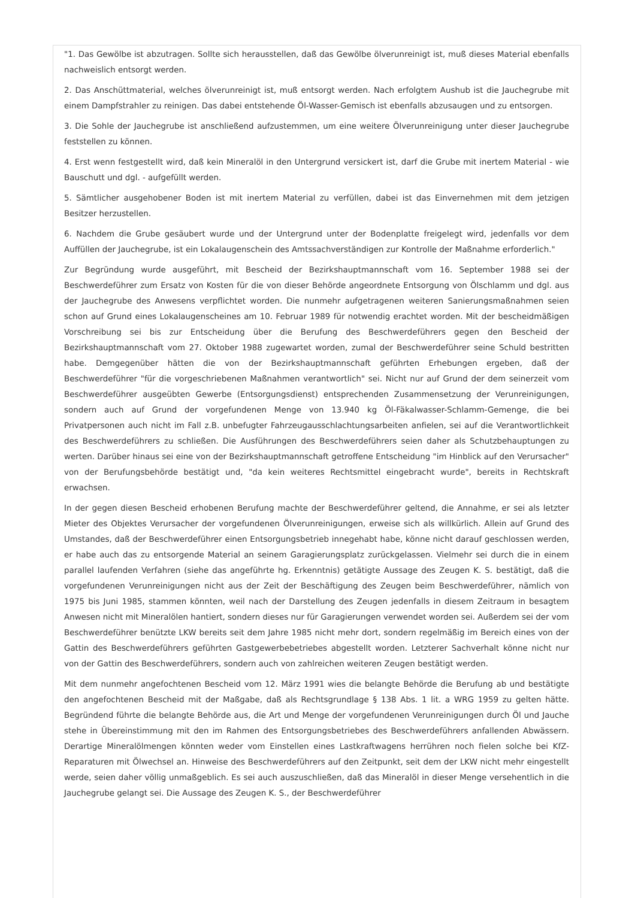"1. Das Gewölbe ist abzutragen. Sollte sich herausstellen, daß das Gewölbe ölverunreinigt ist, muß dieses Material ebenfalls nachweislich entsorgt werden.
2. Das Anschüttmaterial, welches ölverunreinigt ist, muß entsorgt werden. Nach erfolgtem Aushub ist die Jauchegrube mit einem Dampfstrahler zu reinigen. Das dabei entstehende Öl-Wasser-Gemisch ist ebenfalls abzusaugen und zu entsorgen.
3. Die Sohle der Jauchegrube ist anschließend aufzustemmen, um eine weitere Ölverunreinigung unter dieser Jauchegrube feststellen zu können.
4. Erst wenn festgestellt wird, daß kein Mineralöl in den Untergrund versickert ist, darf die Grube mit inertem Material - wie Bauschutt und dgl. - aufgefüllt werden.
5. Sämtlicher ausgehobener Boden ist mit inertem Material zu verfüllen, dabei ist das Einvernehmen mit dem jetzigen Besitzer herzustellen.
6. Nachdem die Grube gesäubert wurde und der Untergrund unter der Bodenplatte freigelegt wird, jedenfalls vor dem Auffüllen der Jauchegrube, ist ein Lokalaugenschein des Amtssachverständigen zur Kontrolle der Maßnahme erforderlich."
Zur Begründung wurde ausgeführt, mit Bescheid der Bezirkshauptmannschaft vom 16. September 1988 sei der Beschwerdeführer zum Ersatz von Kosten für die von dieser Behörde angeordnete Entsorgung von Ölschlamm und dgl. aus der Jauchegrube des Anwesens verpflichtet worden. Die nunmehr aufgetragenen weiteren Sanierungsmaßnahmen seien schon auf Grund eines Lokalaugenscheines am 10. Februar 1989 für notwendig erachtet worden. Mit der bescheidmäßigen Vorschreibung sei bis zur Entscheidung über die Berufung des Beschwerdeführers gegen den Bescheid der Bezirkshauptmannschaft vom 27. Oktober 1988 zugewartet worden, zumal der Beschwerdeführer seine Schuld bestritten habe. Demgegenüber hätten die von der Bezirkshauptmannschaft geführten Erhebungen ergeben, daß der Beschwerdeführer "für die vorgeschriebenen Maßnahmen verantwortlich" sei. Nicht nur auf Grund der dem seinerzeit vom Beschwerdeführer ausgeübten Gewerbe (Entsorgungsdienst) entsprechenden Zusammensetzung der Verunreinigungen, sondern auch auf Grund der vorgefundenen Menge von 13.940 kg Öl-Fäkalwasser-Schlamm-Gemenge, die bei Privatpersonen auch nicht im Fall z.B. unbefugter Fahrzeugausschlachtungsarbeiten anfielen, sei auf die Verantwortlichkeit des Beschwerdeführers zu schließen. Die Ausführungen des Beschwerdeführers seien daher als Schutzbehauptungen zu werten. Darüber hinaus sei eine von der Bezirkshauptmannschaft getroffene Entscheidung "im Hinblick auf den Verursacher" von der Berufungsbehörde bestätigt und, "da kein weiteres Rechtsmittel eingebracht wurde", bereits in Rechtskraft erwachsen.
In der gegen diesen Bescheid erhobenen Berufung machte der Beschwerdeführer geltend, die Annahme, er sei als letzter Mieter des Objektes Verursacher der vorgefundenen Ölverunreinigungen, erweise sich als willkürlich. Allein auf Grund des Umstandes, daß der Beschwerdeführer einen Entsorgungsbetrieb innegehabt habe, könne nicht darauf geschlossen werden, er habe auch das zu entsorgende Material an seinem Garagierungsplatz zurückgelassen. Vielmehr sei durch die in einem parallel laufenden Verfahren (siehe das angeführte hg. Erkenntnis) getätigte Aussage des Zeugen K. S. bestätigt, daß die vorgefundenen Verunreinigungen nicht aus der Zeit der Beschäftigung des Zeugen beim Beschwerdeführer, nämlich von 1975 bis Juni 1985, stammen könnten, weil nach der Darstellung des Zeugen jedenfalls in diesem Zeitraum in besagtem Anwesen nicht mit Mineralölen hantiert, sondern dieses nur für Garagierungen verwendet worden sei. Außerdem sei der vom Beschwerdeführer benützte LKW bereits seit dem Jahre 1985 nicht mehr dort, sondern regelmäßig im Bereich eines von der Gattin des Beschwerdeführers geführten Gastgewerbebetriebes abgestellt worden. Letzterer Sachverhalt könne nicht nur von der Gattin des Beschwerdeführers, sondern auch von zahlreichen weiteren Zeugen bestätigt werden.
Mit dem nunmehr angefochtenen Bescheid vom 12. März 1991 wies die belangte Behörde die Berufung ab und bestätigte den angefochtenen Bescheid mit der Maßgabe, daß als Rechtsgrundlage § 138 Abs. 1 lit. a WRG 1959 zu gelten hätte. Begründend führte die belangte Behörde aus, die Art und Menge der vorgefundenen Verunreinigungen durch Öl und Jauche stehe in Übereinstimmung mit den im Rahmen des Entsorgungsbetriebes des Beschwerdeführers anfallenden Abwässern. Derartige Mineralölmengen könnten weder vom Einstellen eines Lastkraftwagens herrühren noch fielen solche bei KfZ-Reparaturen mit Ölwechsel an. Hinweise des Beschwerdeführers auf den Zeitpunkt, seit dem der LKW nicht mehr eingestellt werde, seien daher völlig unmaßgeblich. Es sei auch auszuschließen, daß das Mineralöl in dieser Menge versehentlich in die Jauchegrube gelangt sei. Die Aussage des Zeugen K. S., der Beschwerdeführer